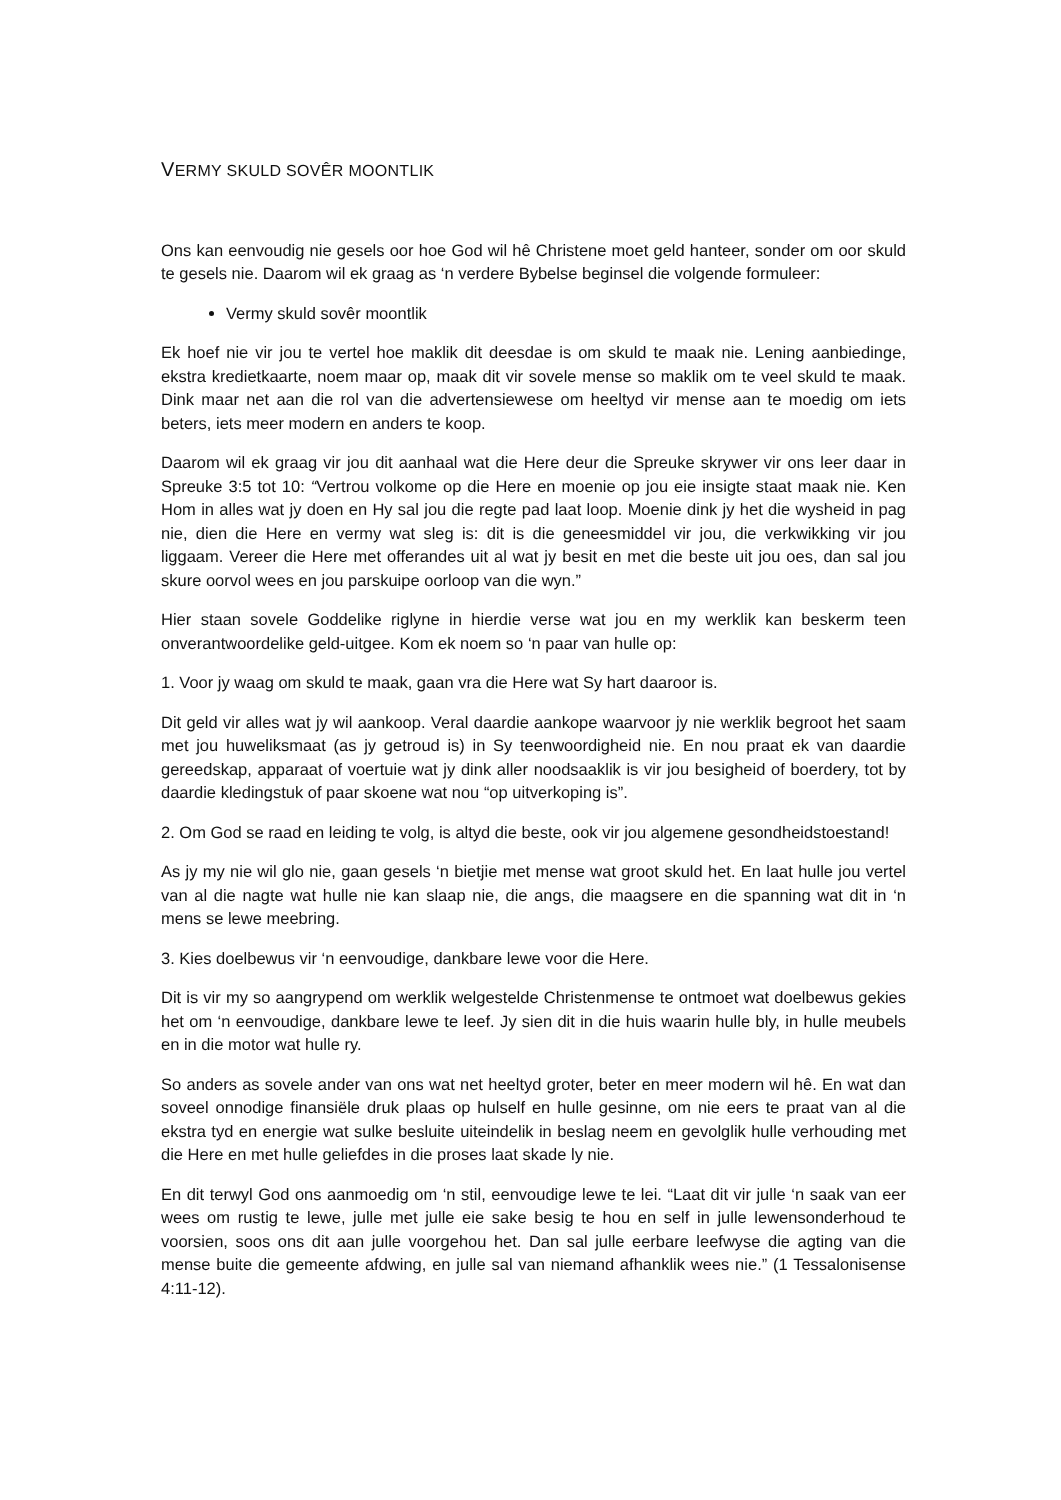VERMY SKULD SOVÊR MOONTLIK
Ons kan eenvoudig nie gesels oor hoe God wil hê Christene moet geld hanteer, sonder om oor skuld te gesels nie. Daarom wil ek graag as ‘n verdere Bybelse beginsel die volgende formuleer:
Vermy skuld sovêr moontlik
Ek hoef nie vir jou te vertel hoe maklik dit deesdae is om skuld te maak nie. Lening aanbiedinge, ekstra kredietkaarte, noem maar op, maak dit vir sovele mense so maklik om te veel skuld te maak. Dink maar net aan die rol van die advertensiewese om heeltyd vir mense aan te moedig om iets beters, iets meer modern en anders te koop.
Daarom wil ek graag vir jou dit aanhaal wat die Here deur die Spreuke skrywer vir ons leer daar in Spreuke 3:5 tot 10: “Vertrou volkome op die Here en moenie op jou eie insigte staat maak nie. Ken Hom in alles wat jy doen en Hy sal jou die regte pad laat loop. Moenie dink jy het die wysheid in pag nie, dien die Here en vermy wat sleg is: dit is die geneesmiddel vir jou, die verkwikking vir jou liggaam. Vereer die Here met offerandes uit al wat jy besit en met die beste uit jou oes, dan sal jou skure oorvol wees en jou parskuipe oorloop van die wyn.”
Hier staan sovele Goddelike riglyne in hierdie verse wat jou en my werklik kan beskerm teen onverantwoordelike geld-uitgee. Kom ek noem so ‘n paar van hulle op:
1. Voor jy waag om skuld te maak, gaan vra die Here wat Sy hart daaroor is.
Dit geld vir alles wat jy wil aankoop. Veral daardie aankope waarvoor jy nie werklik begroot het saam met jou huweliksmaat (as jy getroud is) in Sy teenwoordigheid nie. En nou praat ek van daardie gereedskap, apparaat of voertuie wat jy dink aller noodsaaklik is vir jou besigheid of boerdery, tot by daardie kledingstuk of paar skoene wat nou “op uitverkoping is”.
2. Om God se raad en leiding te volg, is altyd die beste, ook vir jou algemene gesondheidstoestand!
As jy my nie wil glo nie, gaan gesels ‘n bietjie met mense wat groot skuld het. En laat hulle jou vertel van al die nagte wat hulle nie kan slaap nie, die angs, die maagsere en die spanning wat dit in ‘n mens se lewe meebring.
3. Kies doelbewus vir ‘n eenvoudige, dankbare lewe voor die Here.
Dit is vir my so aangrypend om werklik welgestelde Christenmense te ontmoet wat doelbewus gekies het om ‘n eenvoudige, dankbare lewe te leef. Jy sien dit in die huis waarin hulle bly, in hulle meubels en in die motor wat hulle ry.
So anders as sovele ander van ons wat net heeltyd groter, beter en meer modern wil hê. En wat dan soveel onnodige finansiële druk plaas op hulself en hulle gesinne, om nie eers te praat van al die ekstra tyd en energie wat sulke besluite uiteindelik in beslag neem en gevolglik hulle verhouding met die Here en met hulle geliefdes in die proses laat skade ly nie.
En dit terwyl God ons aanmoedig om ‘n stil, eenvoudige lewe te lei. “Laat dit vir julle ‘n saak van eer wees om rustig te lewe, julle met julle eie sake besig te hou en self in julle lewensonderhoud te voorsien, soos ons dit aan julle voorgehou het. Dan sal julle eerbare leefwyse die agting van die mense buite die gemeente afdwing, en julle sal van niemand afhanklik wees nie.” (1 Tessalonisense 4:11-12).